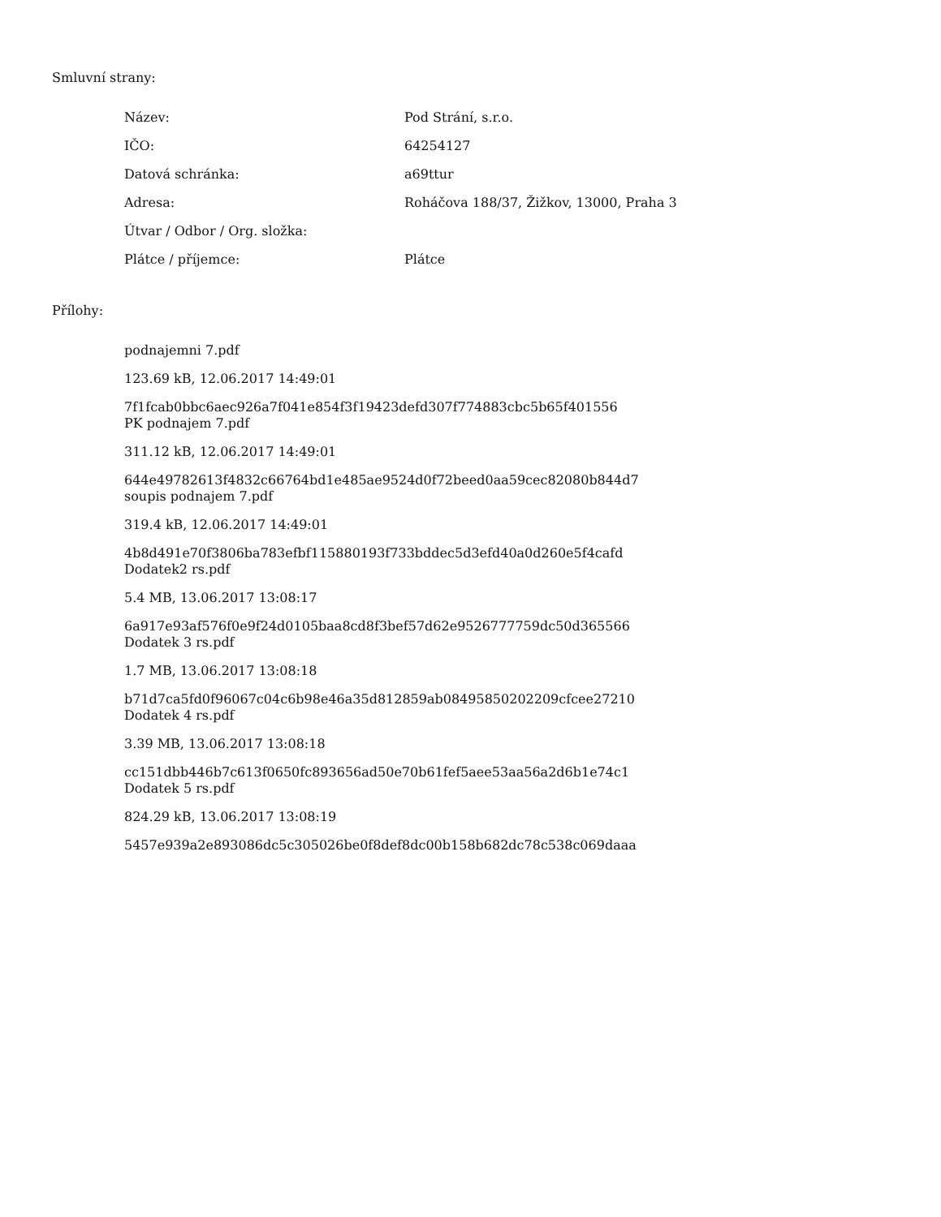Smluvní strany:
| Název: | Pod Strání, s.r.o. |
| IČO: | 64254127 |
| Datová schránka: | a69ttur |
| Adresa: | Roháčova 188/37, Žižkov, 13000, Praha 3 |
| Útvar / Odbor / Org. složka: | |
| Plátce / příjemce: | Plátce |
Přílohy:
podnajemni 7.pdf
123.69 kB, 12.06.2017 14:49:01
7f1fcab0bbc6aec926a7f041e854f3f19423defd307f774883cbc5b65f401556
PK podnajem 7.pdf
311.12 kB, 12.06.2017 14:49:01
644e49782613f4832c66764bd1e485ae9524d0f72beed0aa59cec82080b844d7
soupis podnajem 7.pdf
319.4 kB, 12.06.2017 14:49:01
4b8d491e70f3806ba783efbf115880193f733bddec5d3efd40a0d260e5f4cafd
Dodatek2 rs.pdf
5.4 MB, 13.06.2017 13:08:17
6a917e93af576f0e9f24d0105baa8cd8f3bef57d62e9526777759dc50d365566
Dodatek 3 rs.pdf
1.7 MB, 13.06.2017 13:08:18
b71d7ca5fd0f96067c04c6b98e46a35d812859ab08495850202209cfcee27210
Dodatek 4 rs.pdf
3.39 MB, 13.06.2017 13:08:18
cc151dbb446b7c613f0650fc893656ad50e70b61fef5aee53aa56a2d6b1e74c1
Dodatek 5 rs.pdf
824.29 kB, 13.06.2017 13:08:19
5457e939a2e893086dc5c305026be0f8def8dc00b158b682dc78c538c069daaa